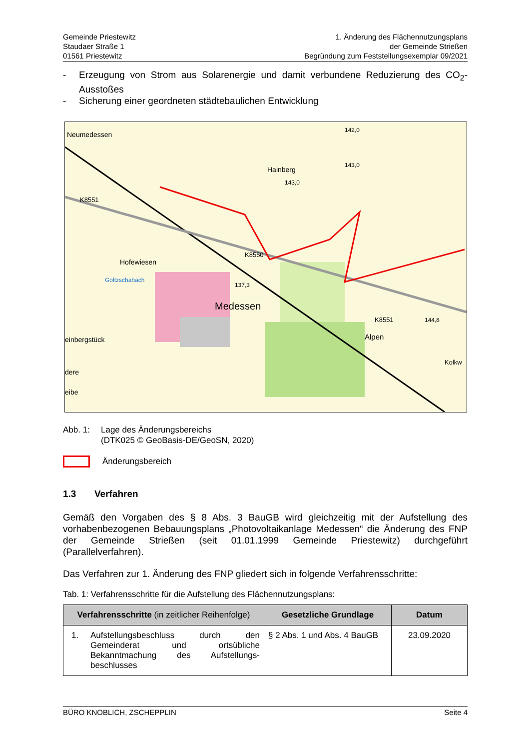Gemeinde Priestewitz
Staudaer Straße 1
01561 Priestewitz
1. Änderung des Flächennutzungsplans
der Gemeinde Strießen
Begründung zum Feststellungsexemplar 09/2021
- Erzeugung von Strom aus Solarenergie und damit verbundene Reduzierung des CO<sub>2</sub>-Ausstoßes
- Sicherung einer geordneten städtebaulichen Entwicklung
Neumedessen
Hofewiesen
Medessen
Alpen
Hainberg
K8551
K8550
K8551
einbergstück
Goltzschabach
143,0
142,0
143,0
137,3
144,8
Kolkw
dere
eibe
Abb. 1: Lage des Änderungsbereichs
(DTK025 © GeoBasis-DE/GeoSN, 2020)
Änderungsbereich
1.3 Verfahren
Gemäß den Vorgaben des § 8 Abs. 3 BauGB wird gleichzeitig mit der Aufstellung des vorhabenbezogenen Bebauungsplans „Photovoltaikanlage Medessen“ die Änderung des FNP der Gemeinde Strießen (seit 01.01.1999 Gemeinde Priestewitz) durchgeführt (Parallelverfahren).
Das Verfahren zur 1. Änderung des FNP gliedert sich in folgende Verfahrensschritte:
Tab. 1: Verfahrensschritte für die Aufstellung des Flächennutzungsplans:
| Verfahrensschritte (in zeitlicher Reihenfolge) | Gesetzliche Grundlage | Datum |
| --- | --- | --- |
| 1. Aufstellungsbeschluss durch den Gemeinderat und ortsübliche Bekanntmachung des Aufstellungs-beschlusses | § 2 Abs. 1 und Abs. 4 BauGB | 23.09.2020 |
BÜRO KNOBLICH, ZSCHEPPLIN Seite 4